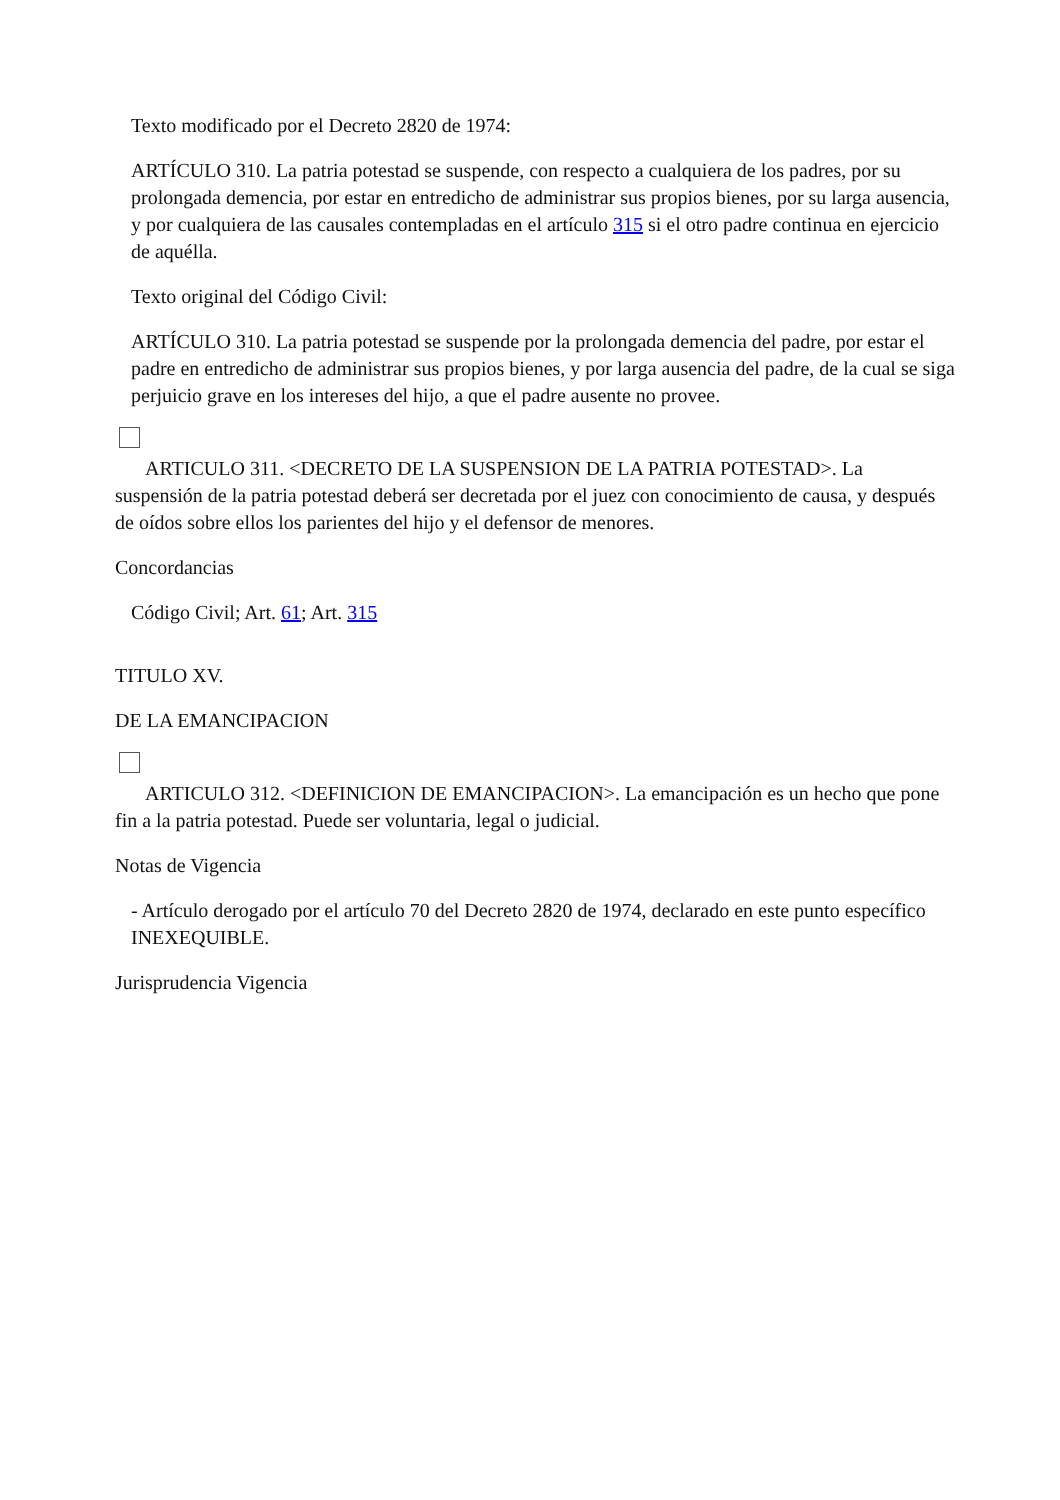Texto modificado por el Decreto 2820 de 1974:
ARTÍCULO 310. La patria potestad se suspende, con respecto a cualquiera de los padres, por su prolongada demencia, por estar en entredicho de administrar sus propios bienes, por su larga ausencia, y por cualquiera de las causales contempladas en el artículo 315 si el otro padre continua en ejercicio de aquélla.
Texto original del Código Civil:
ARTÍCULO 310. La patria potestad se suspende por la prolongada demencia del padre, por estar el padre en entredicho de administrar sus propios bienes, y por larga ausencia del padre, de la cual se siga perjuicio grave en los intereses del hijo, a que el padre ausente no provee.
ARTICULO 311. <DECRETO DE LA SUSPENSION DE LA PATRIA POTESTAD>. La suspensión de la patria potestad deberá ser decretada por el juez con conocimiento de causa, y después de oídos sobre ellos los parientes del hijo y el defensor de menores.
Concordancias
Código Civil; Art. 61; Art. 315
TITULO XV.
DE LA EMANCIPACION
ARTICULO 312. <DEFINICION DE EMANCIPACION>. La emancipación es un hecho que pone fin a la patria potestad. Puede ser voluntaria, legal o judicial.
Notas de Vigencia
- Artículo derogado por el artículo 70 del Decreto 2820 de 1974, declarado en este punto específico INEXEQUIBLE.
Jurisprudencia Vigencia